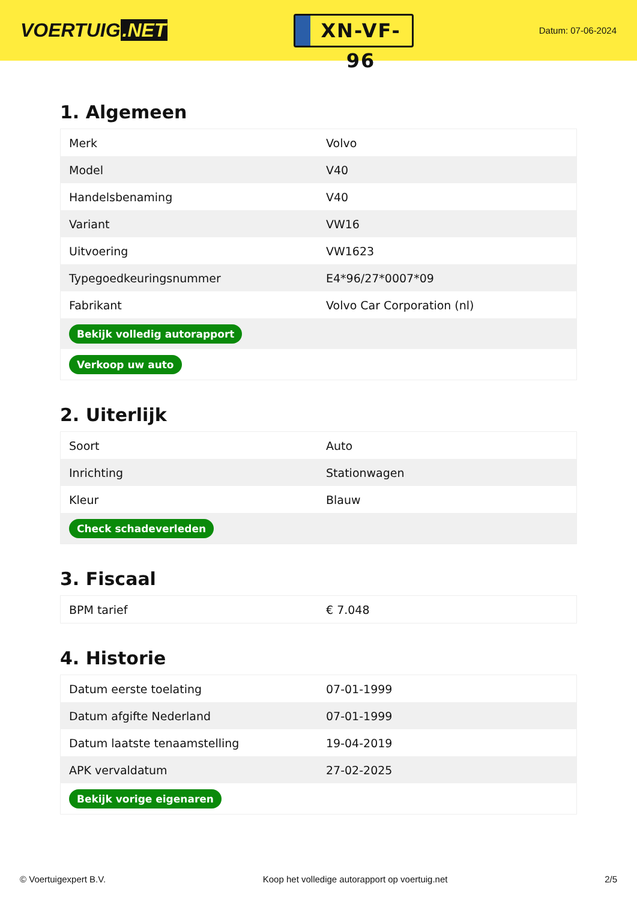VOERTUIG.NET
XN-VF-96
Datum: 07-06-2024
1. Algemeen
| Merk | Volvo |
| Model | V40 |
| Handelsbenaming | V40 |
| Variant | VW16 |
| Uitvoering | VW1623 |
| Typegoedkeuringsnummer | E4*96/27*0007*09 |
| Fabrikant | Volvo Car Corporation (nl) |
| Bekijk volledig autorapport | |
| Verkoop uw auto | |
2. Uiterlijk
| Soort | Auto |
| Inrichting | Stationwagen |
| Kleur | Blauw |
| Check schadeverleden | |
3. Fiscaal
| BPM tarief | € 7.048 |
4. Historie
| Datum eerste toelating | 07-01-1999 |
| Datum afgifte Nederland | 07-01-1999 |
| Datum laatste tenaamstelling | 19-04-2019 |
| APK vervaldatum | 27-02-2025 |
| Bekijk vorige eigenaren | |
© Voertuigexpert B.V. Koop het volledige autorapport op voertuig.net 2/5